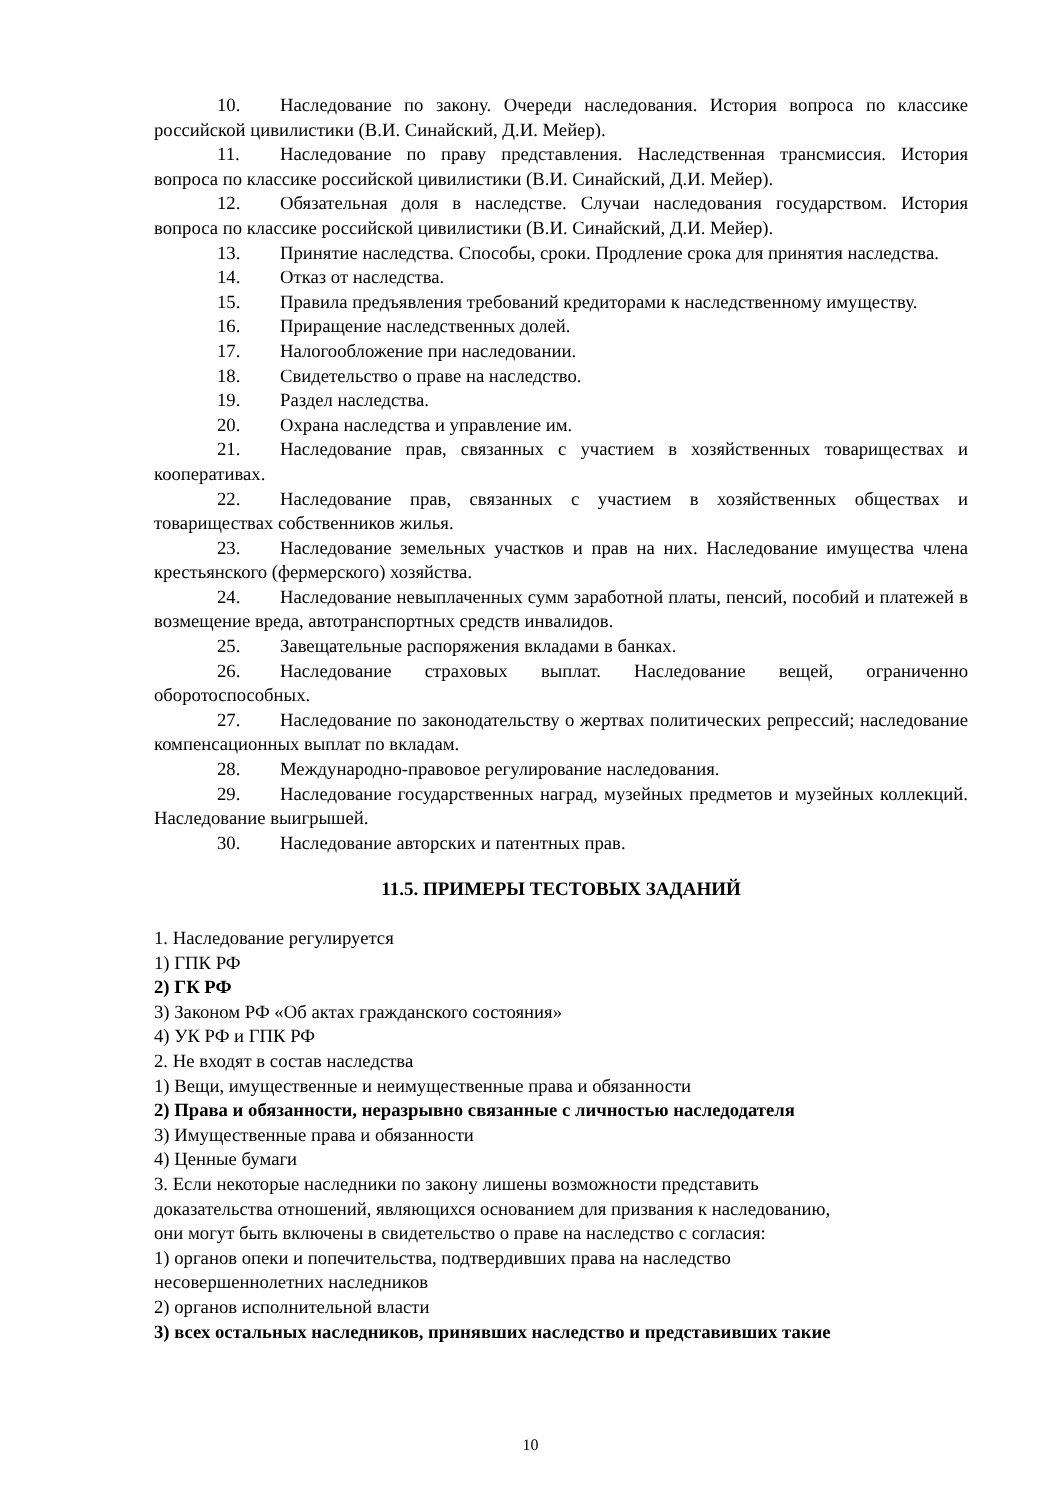10. Наследование по закону. Очереди наследования. История вопроса по классике российской цивилистики (В.И. Синайский, Д.И. Мейер).
11. Наследование по праву представления. Наследственная трансмиссия. История вопроса по классике российской цивилистики (В.И. Синайский, Д.И. Мейер).
12. Обязательная доля в наследстве. Случаи наследования государством. История вопроса по классике российской цивилистики (В.И. Синайский, Д.И. Мейер).
13. Принятие наследства. Способы, сроки. Продление срока для принятия наследства.
14. Отказ от наследства.
15. Правила предъявления требований кредиторами к наследственному имуществу.
16. Приращение наследственных долей.
17. Налогообложение при наследовании.
18. Свидетельство о праве на наследство.
19. Раздел наследства.
20. Охрана наследства и управление им.
21. Наследование прав, связанных с участием в хозяйственных товариществах и кооперативах.
22. Наследование прав, связанных с участием в хозяйственных обществах и товариществах собственников жилья.
23. Наследование земельных участков и прав на них. Наследование имущества члена крестьянского (фермерского) хозяйства.
24. Наследование невыплаченных сумм заработной платы, пенсий, пособий и платежей в возмещение вреда, автотранспортных средств инвалидов.
25. Завещательные распоряжения вкладами в банках.
26. Наследование страховых выплат. Наследование вещей, ограниченно оборотоспособных.
27. Наследование по законодательству о жертвах политических репрессий; наследование компенсационных выплат по вкладам.
28. Международно-правовое регулирование наследования.
29. Наследование государственных наград, музейных предметов и музейных коллекций. Наследование выигрышей.
30. Наследование авторских и патентных прав.
11.5. ПРИМЕРЫ ТЕСТОВЫХ ЗАДАНИЙ
1. Наследование регулируется
1) ГПК РФ
2) ГК РФ
3) Законом РФ «Об актах гражданского состояния»
4) УК РФ и ГПК РФ
2. Не входят в состав наследства
1) Вещи, имущественные и неимущественные права и обязанности
2) Права и обязанности, неразрывно связанные с личностью наследодателя
3) Имущественные права и обязанности
4) Ценные бумаги
3. Если некоторые наследники по закону лишены возможности представить
доказательства отношений, являющихся основанием для призвания к наследованию,
они могут быть включены в свидетельство о праве на наследство с согласия:
1) органов опеки и попечительства, подтвердивших права на наследство
несовершеннолетних наследников
2) органов исполнительной власти
3) всех остальных наследников, принявших наследство и представивших такие
10